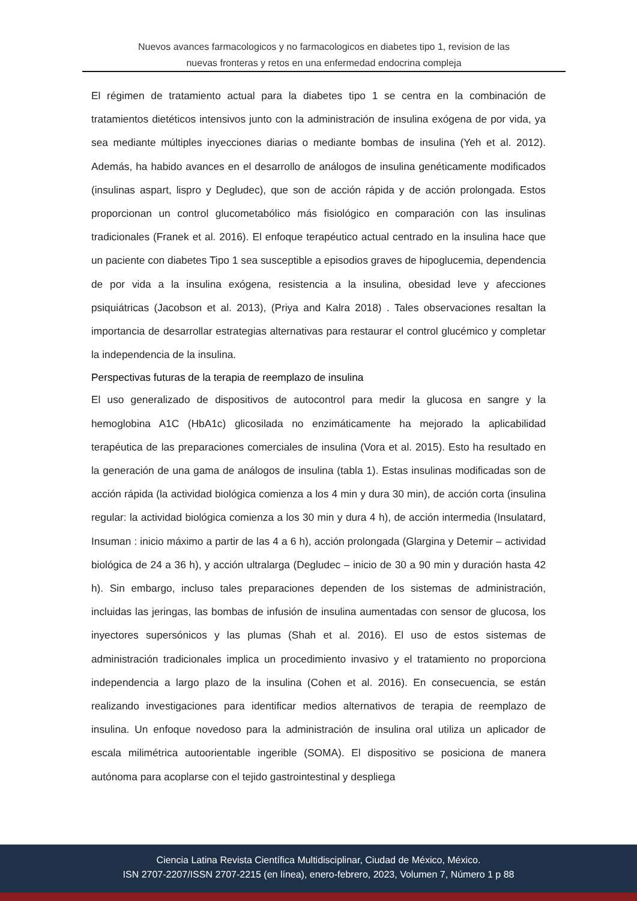Nuevos avances farmacologicos y no farmacologicos en diabetes tipo 1, revision de las
nuevas fronteras y retos en una enfermedad endocrina compleja
El régimen de tratamiento actual para la diabetes tipo 1 se centra en la combinación de tratamientos dietéticos intensivos junto con la administración de insulina exógena de por vida, ya sea mediante múltiples inyecciones diarias o mediante bombas de insulina (Yeh et al. 2012). Además, ha habido avances en el desarrollo de análogos de insulina genéticamente modificados (insulinas aspart, lispro y Degludec), que son de acción rápida y de acción prolongada. Estos proporcionan un control glucometabólico más fisiológico en comparación con las insulinas tradicionales (Franek et al. 2016). El enfoque terapéutico actual centrado en la insulina hace que un paciente con diabetes Tipo 1 sea susceptible a episodios graves de hipoglucemia, dependencia de por vida a la insulina exógena, resistencia a la insulina, obesidad leve y afecciones psiquiátricas (Jacobson et al. 2013), (Priya and Kalra 2018) . Tales observaciones resaltan la importancia de desarrollar estrategias alternativas para restaurar el control glucémico y completar la independencia de la insulina.
Perspectivas futuras de la terapia de reemplazo de insulina
El uso generalizado de dispositivos de autocontrol para medir la glucosa en sangre y la hemoglobina A1C (HbA1c) glicosilada no enzimáticamente ha mejorado la aplicabilidad terapéutica de las preparaciones comerciales de insulina (Vora et al. 2015). Esto ha resultado en la generación de una gama de análogos de insulina (tabla 1). Estas insulinas modificadas son de acción rápida (la actividad biológica comienza a los 4 min y dura 30 min), de acción corta (insulina regular: la actividad biológica comienza a los 30 min y dura 4 h), de acción intermedia (Insulatard, Insuman : inicio máximo a partir de las 4 a 6 h), acción prolongada (Glargina y Detemir – actividad biológica de 24 a 36 h), y acción ultralarga (Degludec – inicio de 30 a 90 min y duración hasta 42 h). Sin embargo, incluso tales preparaciones dependen de los sistemas de administración, incluidas las jeringas, las bombas de infusión de insulina aumentadas con sensor de glucosa, los inyectores supersónicos y las plumas (Shah et al. 2016). El uso de estos sistemas de administración tradicionales implica un procedimiento invasivo y el tratamiento no proporciona independencia a largo plazo de la insulina (Cohen et al. 2016). En consecuencia, se están realizando investigaciones para identificar medios alternativos de terapia de reemplazo de insulina. Un enfoque novedoso para la administración de insulina oral utiliza un aplicador de escala milimétrica autoorientable ingerible (SOMA). El dispositivo se posiciona de manera autónoma para acoplarse con el tejido gastrointestinal y despliega
Ciencia Latina Revista Científica Multidisciplinar, Ciudad de México, México.
ISN 2707-2207/ISSN 2707-2215 (en línea), enero-febrero, 2023, Volumen 7, Número 1 p 88